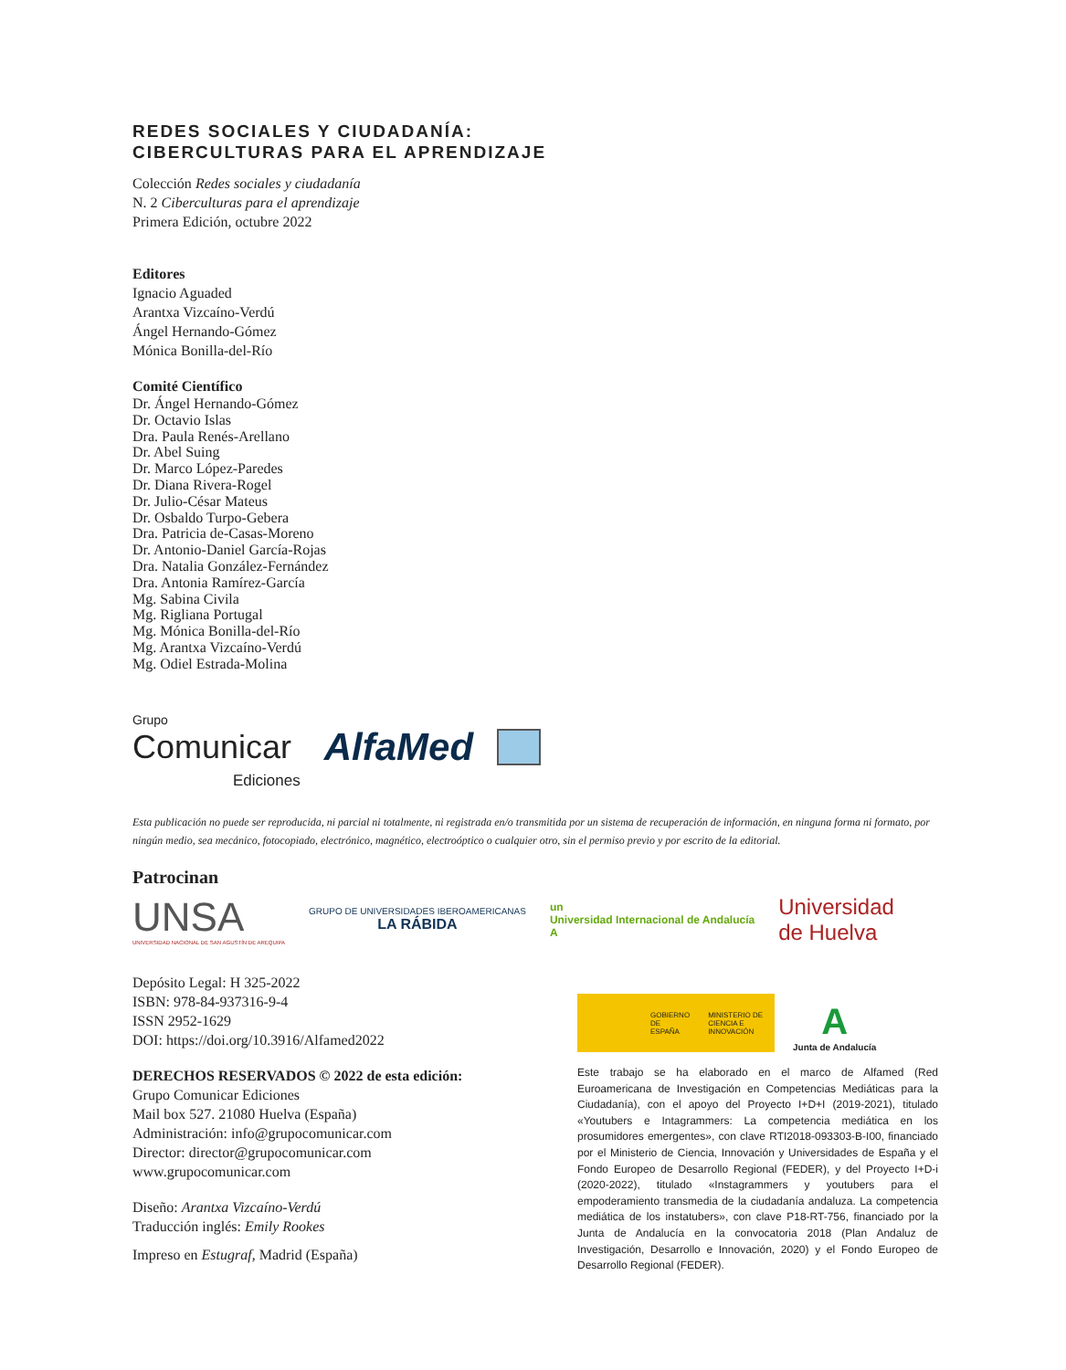REDES SOCIALES Y CIUDADANÍA:
CIBERCULTURAS PARA EL APRENDIZAJE
Colección Redes sociales y ciudadanía
N. 2 Ciberculturas para el aprendizaje
Primera Edición, octubre 2022
Editores
Ignacio Aguaded
Arantxa Vizcaíno-Verdú
Ángel Hernando-Gómez
Mónica Bonilla-del-Río
Comité Científico
Dr. Ángel Hernando-Gómez
Dr. Octavio Islas
Dra. Paula Renés-Arellano
Dr. Abel Suing
Dr. Marco López-Paredes
Dr. Diana Rivera-Rogel
Dr. Julio-César Mateus
Dr. Osbaldo Turpo-Gebera
Dra. Patricia de-Casas-Moreno
Dr. Antonio-Daniel García-Rojas
Dra. Natalia González-Fernández
Dra. Antonia Ramírez-García
Mg. Sabina Civila
Mg. Rigliana Portugal
Mg. Mónica Bonilla-del-Río
Mg. Arantxa Vizcaíno-Verdú
Mg. Odiel Estrada-Molina
Grupo
Comunicar
Ediciones
AlfaMed
Esta publicación no puede ser reproducida, ni parcial ni totalmente, ni registrada en/o transmitida por un sistema de recuperación de información, en ninguna forma ni formato, por ningún medio, sea mecánico, fotocopiado, electrónico, magnético, electroóptico o cualquier otro, sin el permiso previo y por escrito de la editorial.
Patrocinan
UNSA
UNIVERSIDAD NACIONAL DE SAN AGUSTÍN DE AREQUIPA
GRUPO DE UNIVERSIDADES IBEROAMERICANAS
LA RÁBIDA
un
Universidad Internacional de Andalucía
A
Universidad
de Huelva
Depósito Legal: H 325-2022
ISBN: 978-84-937316-9-4
ISSN 2952-1629
DOI: https://doi.org/10.3916/Alfamed2022
DERECHOS RESERVADOS © 2022 de esta edición:
Grupo Comunicar Ediciones
Mail box 527. 21080 Huelva (España)
Administración: info@grupocomunicar.com
Director: director@grupocomunicar.com
www.grupocomunicar.com
Diseño: Arantxa Vizcaíno-Verdú
Traducción inglés: Emily Rookes
Impreso en Estugraf, Madrid (España)
GOBIERNO DE ESPAÑA MINISTERIO DE CIENCIA E INNOVACIÓN
A
Junta de Andalucía
Este trabajo se ha elaborado en el marco de Alfamed (Red Euroamericana de Investigación en Competencias Mediáticas para la Ciudadanía), con el apoyo del Proyecto I+D+I (2019-2021), titulado «Youtubers e Intagrammers: La competencia mediática en los prosumidores emergentes», con clave RTI2018-093303-B-I00, financiado por el Ministerio de Ciencia, Innovación y Universidades de España y el Fondo Europeo de Desarrollo Regional (FEDER), y del Proyecto I+D-i (2020-2022), titulado «Instagrammers y youtubers para el empoderamiento transmedia de la ciudadanía andaluza. La competencia mediática de los instatubers», con clave P18-RT-756, financiado por la Junta de Andalucía en la convocatoria 2018 (Plan Andaluz de Investigación, Desarrollo e Innovación, 2020) y el Fondo Europeo de Desarrollo Regional (FEDER).